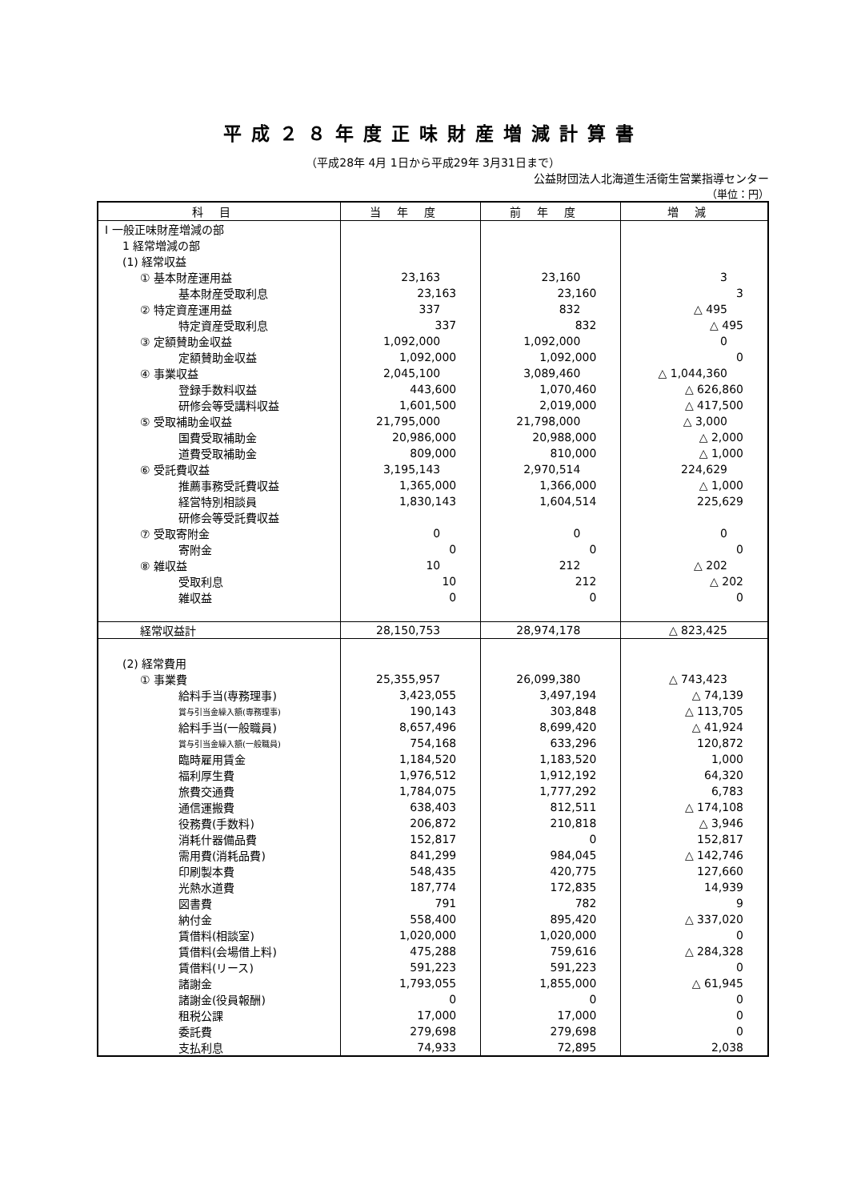平成２８年度正味財産増減計算書
（平成28年 4月 1日から平成29年 3月31日まで）
公益財団法人北海道生活衛生営業指導センター
（単位：円）
| 科目 | 当年度 | 前年度 | 増減 |
| --- | --- | --- | --- |
| Ⅰ 一般正味財産増減の部 | | | |
| 1 経常増減の部 | | | |
| (1) 経常収益 | | | |
| ① 基本財産運用益 | 23,163 | 23,160 | 3 |
| 基本財産受取利息 | 23,163 | 23,160 | 3 |
| ② 特定資産運用益 | 337 | 832 | △ 495 |
| 特定資産受取利息 | 337 | 832 | △ 495 |
| ③ 定額賛助金収益 | 1,092,000 | 1,092,000 | 0 |
| 定額賛助金収益 | 1,092,000 | 1,092,000 | 0 |
| ④ 事業収益 | 2,045,100 | 3,089,460 | △ 1,044,360 |
| 登録手数料収益 | 443,600 | 1,070,460 | △ 626,860 |
| 研修会等受講料収益 | 1,601,500 | 2,019,000 | △ 417,500 |
| ⑤ 受取補助金収益 | 21,795,000 | 21,798,000 | △ 3,000 |
| 国費受取補助金 | 20,986,000 | 20,988,000 | △ 2,000 |
| 道費受取補助金 | 809,000 | 810,000 | △ 1,000 |
| ⑥ 受託費収益 | 3,195,143 | 2,970,514 | 224,629 |
| 推薦事務受託費収益 | 1,365,000 | 1,366,000 | △ 1,000 |
| 経営特別相談員 | 1,830,143 | 1,604,514 | 225,629 |
| 研修会等受託費収益 | | | |
| ⑦ 受取寄附金 | 0 | 0 | 0 |
| 寄附金 | 0 | 0 | 0 |
| ⑧ 雑収益 | 10 | 212 | △ 202 |
| 受取利息 | 10 | 212 | △ 202 |
| 雑収益 | 0 | 0 | 0 |
| 経常収益計 | 28,150,753 | 28,974,178 | △ 823,425 |
| (2) 経常費用 | | | |
| ① 事業費 | 25,355,957 | 26,099,380 | △ 743,423 |
| 給料手当(専務理事) | 3,423,055 | 3,497,194 | △ 74,139 |
| 賞与引当金繰入額(専務理事) | 190,143 | 303,848 | △ 113,705 |
| 給料手当(一般職員) | 8,657,496 | 8,699,420 | △ 41,924 |
| 賞与引当金繰入額(一般職員) | 754,168 | 633,296 | 120,872 |
| 臨時雇用賃金 | 1,184,520 | 1,183,520 | 1,000 |
| 福利厚生費 | 1,976,512 | 1,912,192 | 64,320 |
| 旅費交通費 | 1,784,075 | 1,777,292 | 6,783 |
| 通信運搬費 | 638,403 | 812,511 | △ 174,108 |
| 役務費(手数料) | 206,872 | 210,818 | △ 3,946 |
| 消耗什器備品費 | 152,817 | 0 | 152,817 |
| 需用費(消耗品費) | 841,299 | 984,045 | △ 142,746 |
| 印刷製本費 | 548,435 | 420,775 | 127,660 |
| 光熱水道費 | 187,774 | 172,835 | 14,939 |
| 図書費 | 791 | 782 | 9 |
| 納付金 | 558,400 | 895,420 | △ 337,020 |
| 賃借料(相談室) | 1,020,000 | 1,020,000 | 0 |
| 賃借料(会場借上料) | 475,288 | 759,616 | △ 284,328 |
| 賃借料(リース) | 591,223 | 591,223 | 0 |
| 諸謝金 | 1,793,055 | 1,855,000 | △ 61,945 |
| 諸謝金(役員報酬) | 0 | 0 | 0 |
| 租税公課 | 17,000 | 17,000 | 0 |
| 委託費 | 279,698 | 279,698 | 0 |
| 支払利息 | 74,933 | 72,895 | 2,038 |